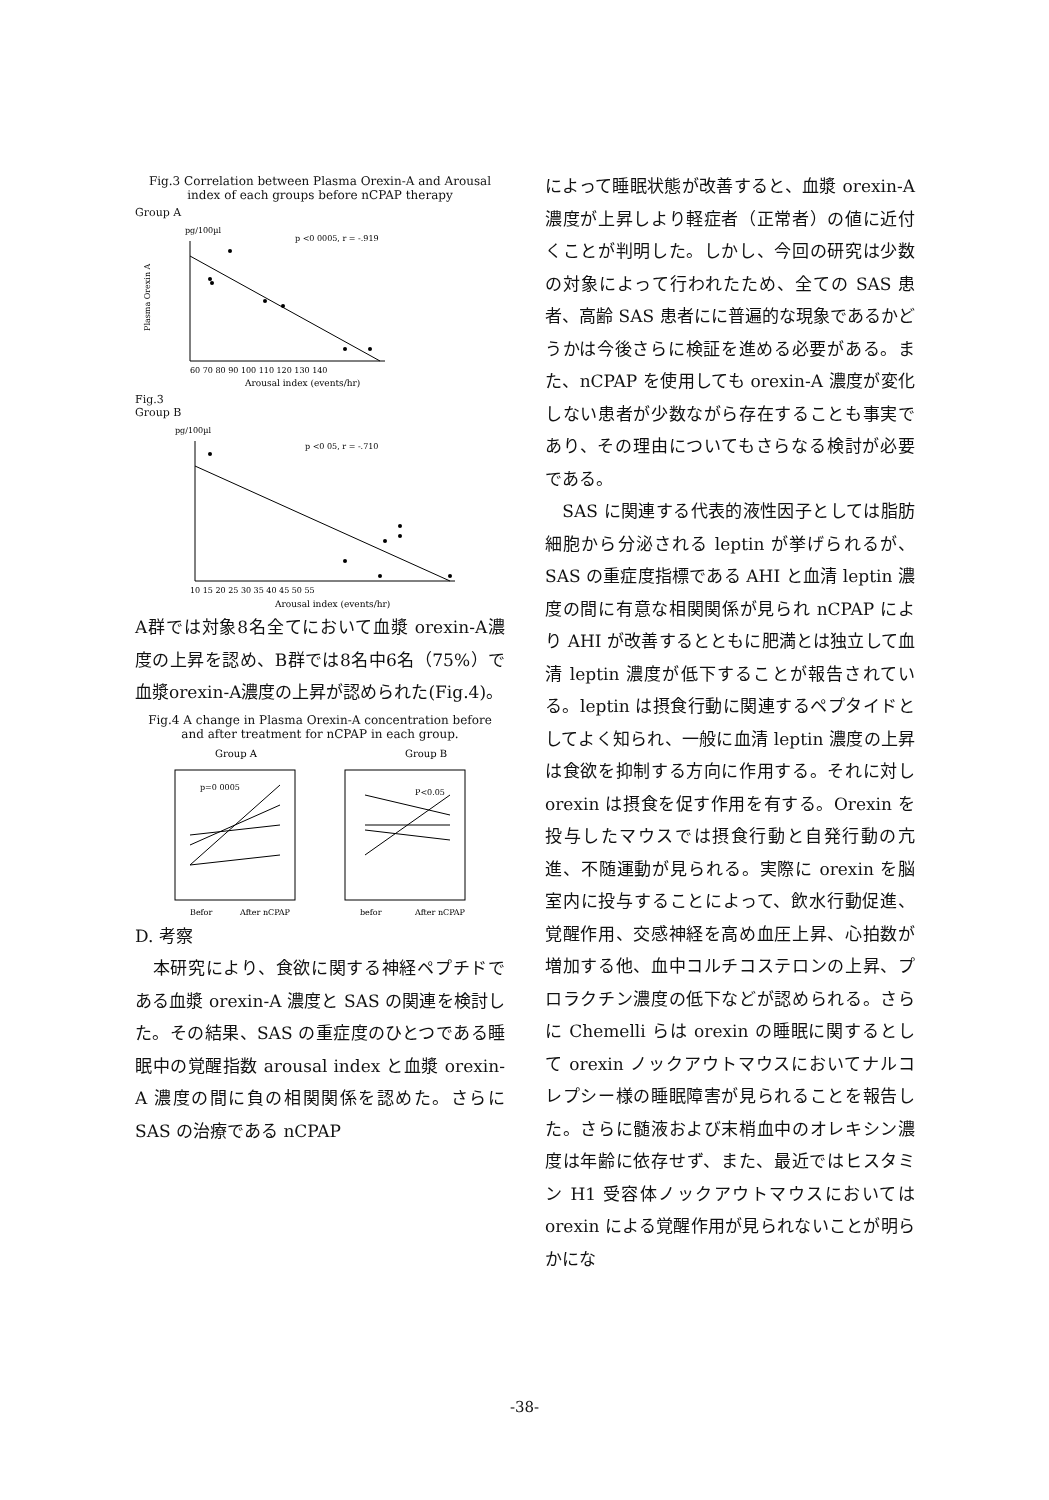Fig.3 Correlation between Plasma Orexin-A and Arousal index of each groups before nCPAP therapy
Group A
pg/100µl
p <0 0005, r = -.919
60 70 80 90 100 110 120 130 140
Arousal index (events/hr)
Plasma Orexin A
Fig.3
Group B
pg/100µl
p <0 05, r = -.710
10 15 20 25 30 35 40 45 50 55
Arousal index (events/hr)
A群では対象8名全てにおいて血漿 orexin-A濃度の上昇を認め、B群では8名中6名（75%）で血漿orexin-A濃度の上昇が認められた(Fig.4)。
Fig.4 A change in Plasma Orexin-A concentration before and after treatment for nCPAP in each group.
Group A
Group B
p=0 0005
P<0.05
Befor
After nCPAP
befor
After nCPAP
D. 考察
　本研究により、食欲に関する神経ペプチドである血漿 orexin-A 濃度と SAS の関連を検討した。その結果、SAS の重症度のひとつである睡眠中の覚醒指数 arousal index と血漿 orexin-A 濃度の間に負の相関関係を認めた。さらに SAS の治療である nCPAP
によって睡眠状態が改善すると、血漿 orexin-A 濃度が上昇しより軽症者（正常者）の値に近付くことが判明した。しかし、今回の研究は少数の対象によって行われたため、全ての SAS 患者、高齢 SAS 患者にに普遍的な現象であるかどうかは今後さらに検証を進める必要がある。また、nCPAP を使用しても orexin-A 濃度が変化しない患者が少数ながら存在することも事実であり、その理由についてもさらなる検討が必要である。
　SAS に関連する代表的液性因子としては脂肪細胞から分泌される leptin が挙げられるが、SAS の重症度指標である AHI と血清 leptin 濃度の間に有意な相関関係が見られ nCPAP により AHI が改善するとともに肥満とは独立して血清 leptin 濃度が低下することが報告されている。leptin は摂食行動に関連するペプタイドとしてよく知られ、一般に血清 leptin 濃度の上昇は食欲を抑制する方向に作用する。それに対し orexin は摂食を促す作用を有する。Orexin を投与したマウスでは摂食行動と自発行動の亢進、不随運動が見られる。実際に orexin を脳室内に投与することによって、飲水行動促進、覚醒作用、交感神経を高め血圧上昇、心拍数が増加する他、血中コルチコステロンの上昇、プロラクチン濃度の低下などが認められる。さらに Chemelli らは orexin の睡眠に関するとして orexin ノックアウトマウスにおいてナルコレプシー様の睡眠障害が見られることを報告した。さらに髄液および末梢血中のオレキシン濃度は年齢に依存せず、また、最近ではヒスタミン H1 受容体ノックアウトマウスにおいては orexin による覚醒作用が見られないことが明らかにな
-38-